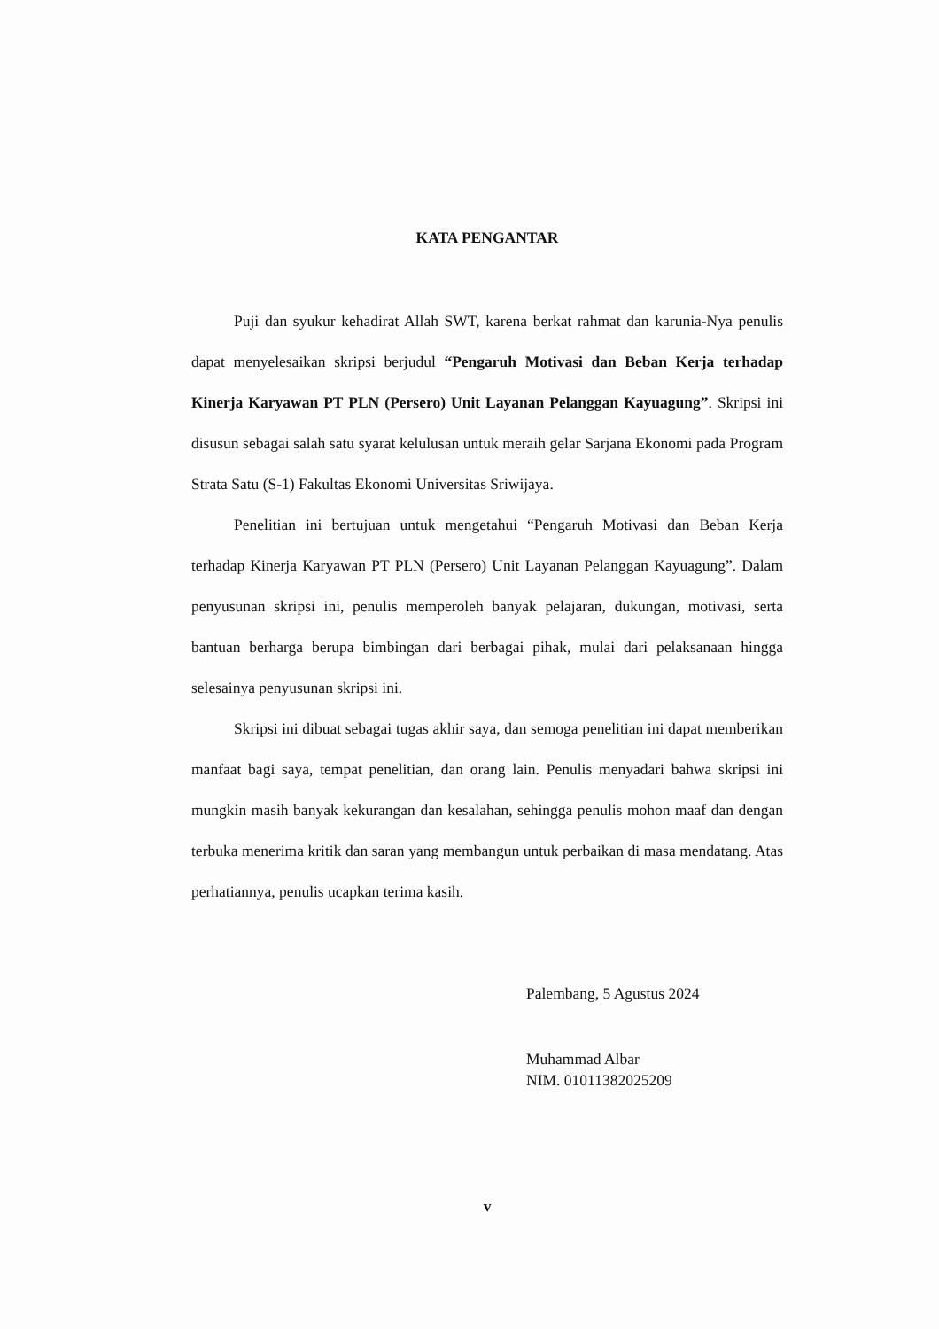KATA PENGANTAR
Puji dan syukur kehadirat Allah SWT, karena berkat rahmat dan karunia-Nya penulis dapat menyelesaikan skripsi berjudul “Pengaruh Motivasi dan Beban Kerja terhadap Kinerja Karyawan PT PLN (Persero) Unit Layanan Pelanggan Kayuagung”. Skripsi ini disusun sebagai salah satu syarat kelulusan untuk meraih gelar Sarjana Ekonomi pada Program Strata Satu (S-1) Fakultas Ekonomi Universitas Sriwijaya.
Penelitian ini bertujuan untuk mengetahui “Pengaruh Motivasi dan Beban Kerja terhadap Kinerja Karyawan PT PLN (Persero) Unit Layanan Pelanggan Kayuagung”. Dalam penyusunan skripsi ini, penulis memperoleh banyak pelajaran, dukungan, motivasi, serta bantuan berharga berupa bimbingan dari berbagai pihak, mulai dari pelaksanaan hingga selesainya penyusunan skripsi ini.
Skripsi ini dibuat sebagai tugas akhir saya, dan semoga penelitian ini dapat memberikan manfaat bagi saya, tempat penelitian, dan orang lain. Penulis menyadari bahwa skripsi ini mungkin masih banyak kekurangan dan kesalahan, sehingga penulis mohon maaf dan dengan terbuka menerima kritik dan saran yang membangun untuk perbaikan di masa mendatang. Atas perhatiannya, penulis ucapkan terima kasih.
Palembang, 5 Agustus 2024
Muhammad Albar
NIM. 01011382025209
v